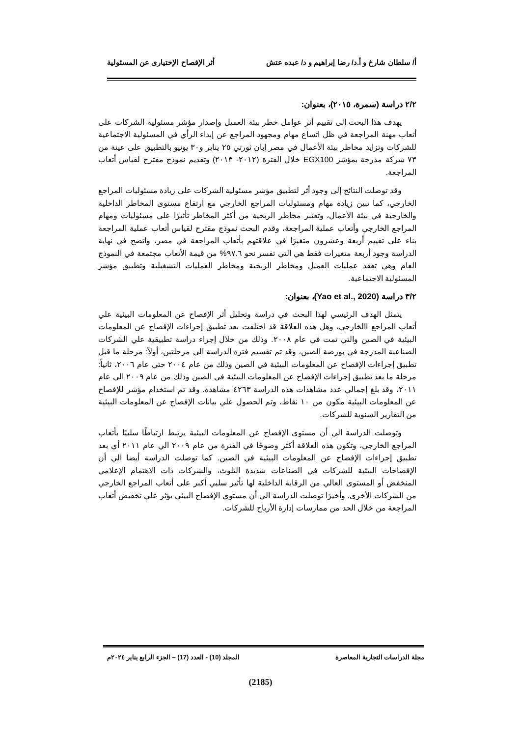أ/ سلطان شارخ و أ.د/ رضا إبراهيم و د/ عبده عتش أثر الإفصاح الإختيارى عن المسئولية
٢/٢ دراسة (سمرة، ٢٠١٥)، بعنوان:
يهدف هذا البحث إلى تقييم أثر عوامل خطر بيئة العميل وإصدار مؤشر مسئولية الشركات على أتعاب مهنة المراجعة في ظل اتساع مهام ومجهود المراجع عن إبداء الرأي في المسئولية الاجتماعية للشركات وتزايد مخاطر بيئة الأعمال في مصر إبان ثورتي ٢٥ يناير و٣٠ يونيو بالتطبيق على عينة من ٧٣ شركة مدرجة بمؤشر EGX100 خلال الفترة (٢٠١٢- ٢٠١٣) وتقديم نموذج مقترح لقياس أتعاب المراجعة.
وقد توصلت النتائج إلى وجود أثر لتطبيق مؤشر مسئولية الشركات على زيادة مسئوليات المراجع الخارجي، كما تبين زيادة مهام ومسئوليات المراجع الخارجي مع ارتفاع مستوى المخاطر الداخلية والخارجية في بيئة الأعمال، وتعتبر مخاطر الربحية من أكثر المخاطر تأثيرًا على مسئوليات ومهام المراجع الخارجي وأتعاب عملية المراجعة، وقدم البحث نموذج مقترح لقياس أتعاب عملية المراجعة بناء على تقييم أربعة وعشرون متغيرًا في علاقتهم بأتعاب المراجعة في مصر، واتضح في نهاية الدراسة وجود أربعة متغيرات فقط هي التي تفسر نحو ٩٧.٦% من قيمة الأتعاب مجتمعة في النموذج العام وهي تعقد عمليات العميل ومخاطر الربحية ومخاطر العمليات التشغيلية وتطبيق مؤشر المسئولية الاجتماعية.
٣/٢ دراسة (Yao et al., 2020)، بعنوان:
يتمثل الهدف الرئيسي لهذا البحث في دراسة وتحليل أثر الإفصاح عن المعلومات البيئية علي أتعاب المراجع االخارجي، وهل هذه العلاقة قد اختلفت بعد تطبيق إجراءات الإفصاح عن المعلومات البيئية في الصين والتي تمت في عام ٢٠٠٨. وذلك من خلال إجراء دراسة تطبيقية علي الشركات الصناعية المدرجة في بورصة الصين، وقد تم تقسيم فترة الدراسة الي مرحلتين، أولاً: مرحلة ما قبل تطبيق إجراءات الإفصاح عن المعلومات البيئية في الصين وذلك من عام ٢٠٠٤ حتي عام ٢٠٠٦، ثانياً: مرحلة ما بعد تطبيق إجراءات الإفصاح عن المعلومات البيئية في الصين وذلك من عام ٢٠٠٩ الي عام ٢٠١١، وقد بلغ إجمالي عدد مشاهدات هذه الدراسة ٤٢٦٣ مشاهدة. وقد تم استخدام مؤشر للإفصاح عن المعلومات البيئية مكون من ١٠ نقاط، وتم الحصول علي بيانات الإفصاح عن المعلومات البيئية من التقارير السنوية للشركات.
وتوصلت الدراسة الي أن مستوى الإفصاح عن المعلومات البيئية يرتبط ارتباطًا سلبيًا بأتعاب المراجع الخارجي، وتكون هذه العلاقة أكثر وضوحًا في الفترة من عام ٢٠٠٩ الي عام ٢٠١١ أي بعد تطبيق إجراءات الإفصاح عن المعلومات البيئية في الصين. كما توصلت الدراسة أيضا الي أن الإفصاحات البيئية للشركات في الصناعات شديدة التلوث، والشركات ذات الاهتمام الإعلامي المنخفض أو المستوى العالي من الرقابة الداخلية لها تأثير سلبي أكبر على أتعاب المراجع الخارجي من الشركات الأخرى. وأخيرًا توصلت الدراسة الي أن مستوي الإفصاح البيئي يؤثر علي تخفيض أتعاب المراجعة من خلال الحد من ممارسات إدارة الأرباح للشركات.
مجلة الدراسات التجارية المعاصرة المجلد (10) - العدد (17) – الجزء الرابع يناير ٢٠٢٤م
(2185)